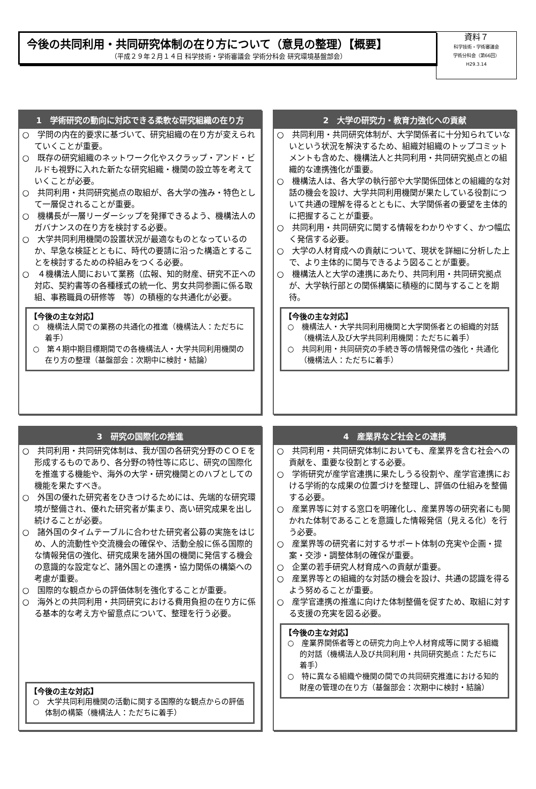今後の共同利用・共同研究体制の在り方について（意見の整理）【概要】
（平成２９年２月１４日 科学技術・学術審議会 学術分科会 研究環境基盤部会）
資料７
科学技術・学術審議会
学術分科会（第66回）
H29.3.14
1　学術研究の動向に対応できる柔軟な研究組織の在り方
○　学問の内在的要求に基づいて、研究組織の在り方が変えられていくことが重要。
○　既存の研究組織のネットワーク化やスクラップ・アンド・ビルドも視野に入れた新たな研究組織・機関の設立等を考えていくことが必要。
○　共同利用・共同研究拠点の取組が、各大学の強み・特色として一層促されることが重要。
○　機構長が一層リーダーシップを発揮できるよう、機構法人のガバナンスの在り方を検討する必要。
○　大学共同利用機関の設置状況が最適なものとなっているのか、早急な検証とともに、時代の要請に沿った構造とすることを検討するための枠組みをつくる必要。
○　４機構法人間において業務（広報、知的財産、研究不正への対応、契約書等の各種様式の統一化、男女共同参画に係る取組、事務職員の研修等　等）の積極的な共通化が必要。
【今後の主な対応】
○　機構法人間での業務の共通化の推進（機構法人：ただちに着手）
○　第４期中期目標期間での各機構法人・大学共同利用機関の在り方の整理（基盤部会：次期中に検討・結論）
2　大学の研究力・教育力強化への貢献
○　共同利用・共同研究体制が、大学関係者に十分知られていないという状況を解決するため、組織対組織のトップコミットメントも含めた、機構法人と共同利用・共同研究拠点との組織的な連携強化が重要。
○　機構法人は、各大学の執行部や大学関係団体との組織的な対話の機会を設け、大学共同利用機関が果たしている役割について共通の理解を得るとともに、大学関係者の要望を主体的に把握することが重要。
○　共同利用・共同研究に関する情報をわかりやすく、かつ幅広く発信する必要。
○　大学の人材育成への貢献について、現状を詳細に分析した上で、より主体的に関与できるよう図ることが重要。
○　機構法人と大学の連携にあたり、共同利用・共同研究拠点が、大学執行部との関係構築に積極的に関与することを期待。
【今後の主な対応】
○　機構法人・大学共同利用機関と大学関係者との組織的対話（機構法人及び大学共同利用機関：ただちに着手）
○　共同利用・共同研究の手続き等の情報発信の強化・共通化（機構法人：ただちに着手）
3　研究の国際化の推進
○　共同利用・共同研究体制は、我が国の各研究分野のＣＯＥを形成するものであり、各分野の特性等に応じ、研究の国際化を推進する機能や、海外の大学・研究機関とのハブとしての機能を果たすべき。
○　外国の優れた研究者をひきつけるためには、先端的な研究環境が整備され、優れた研究者が集まり、高い研究成果を出し続けることが必要。
○　諸外国のタイムテーブルに合わせた研究者公募の実施をはじめ、人的流動性や交流機会の確保や、活動全般に係る国際的な情報発信の強化、研究成果を諸外国の機関に発信する機会の意識的な設定など、諸外国との連携・協力関係の構築への考慮が重要。
○　国際的な観点からの評価体制を強化することが重要。
○　海外との共同利用・共同研究における費用負担の在り方に係る基本的な考え方や留意点について、整理を行う必要。
【今後の主な対応】
○　大学共同利用機関の活動に関する国際的な観点からの評価体制の構築（機構法人：ただちに着手）
4　産業界など社会との連携
○　共同利用・共同研究体制においても、産業界を含む社会への貢献を、重要な役割とする必要。
○　学術研究が産学官連携に果たしうる役割や、産学官連携における学術的な成果の位置づけを整理し、評価の仕組みを整備する必要。
○　産業界等に対する窓口を明確化し、産業界等の研究者にも開かれた体制であることを意識した情報発信（見える化）を行う必要。
○　産業界等の研究者に対するサポート体制の充実や企画・提案・交渉・調整体制の確保が重要。
○　企業の若手研究人材育成への貢献が重要。
○　産業界等との組織的な対話の機会を設け、共通の認識を得るよう努めることが重要。
○　産学官連携の推進に向けた体制整備を促すため、取組に対する支援の充実を図る必要。
【今後の主な対応】
○　産業界関係者等との研究力向上や人材育成等に関する組織的対話（機構法人及び共同利用・共同研究拠点：ただちに着手）
○　特に異なる組織や機関の間での共同研究推進における知的財産の管理の在り方（基盤部会：次期中に検討・結論）